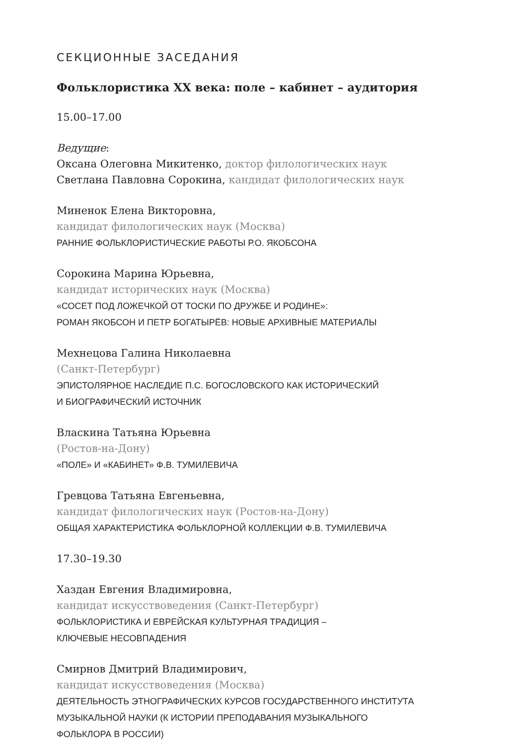СЕКЦИОННЫЕ ЗАСЕДАНИЯ
Фольклористика XX века: поле – кабинет – аудитория
15.00–17.00
Ведущие:
Оксана Олеговна Микитенко, доктор филологических наук
Светлана Павловна Сорокина, кандидат филологических наук
Миненок Елена Викторовна,
кандидат филологических наук (Москва)
РАННИЕ ФОЛЬКЛОРИСТИЧЕСКИЕ РАБОТЫ Р.О. ЯКОБСОНА
Сорокина Марина Юрьевна,
кандидат исторических наук (Москва)
«СОСЕТ ПОД ЛОЖЕЧКОЙ ОТ ТОСКИ ПО ДРУЖБЕ И РОДИНЕ»:
РОМАН ЯКОБСОН И ПЕТР БОГАТЫРЁВ: НОВЫЕ АРХИВНЫЕ МАТЕРИАЛЫ
Мехнецова Галина Николаевна
(Санкт-Петербург)
ЭПИСТОЛЯРНОЕ НАСЛЕДИЕ П.С. БОГОСЛОВСКОГО КАК ИСТОРИЧЕСКИЙ
И БИОГРАФИЧЕСКИЙ ИСТОЧНИК
Власкина Татьяна Юрьевна
(Ростов-на-Дону)
«ПОЛЕ» И «КАБИНЕТ» Ф.В. ТУМИЛЕВИЧА
Гревцова Татьяна Евгеньевна,
кандидат филологических наук (Ростов-на-Дону)
ОБЩАЯ ХАРАКТЕРИСТИКА ФОЛЬКЛОРНОЙ КОЛЛЕКЦИИ Ф.В. ТУМИЛЕВИЧА
17.30–19.30
Хаздан Евгения Владимировна,
кандидат искусствоведения (Санкт-Петербург)
ФОЛЬКЛОРИСТИКА И ЕВРЕЙСКАЯ КУЛЬТУРНАЯ ТРАДИЦИЯ –
КЛЮЧЕВЫЕ НЕСОВПАДЕНИЯ
Смирнов Дмитрий Владимирович,
кандидат искусствоведения (Москва)
ДЕЯТЕЛЬНОСТЬ ЭТНОГРАФИЧЕСКИХ КУРСОВ ГОСУДАРСТВЕННОГО ИНСТИТУТА
МУЗЫКАЛЬНОЙ НАУКИ (К ИСТОРИИ ПРЕПОДАВАНИЯ МУЗЫКАЛЬНОГО
ФОЛЬКЛОРА В РОССИИ)